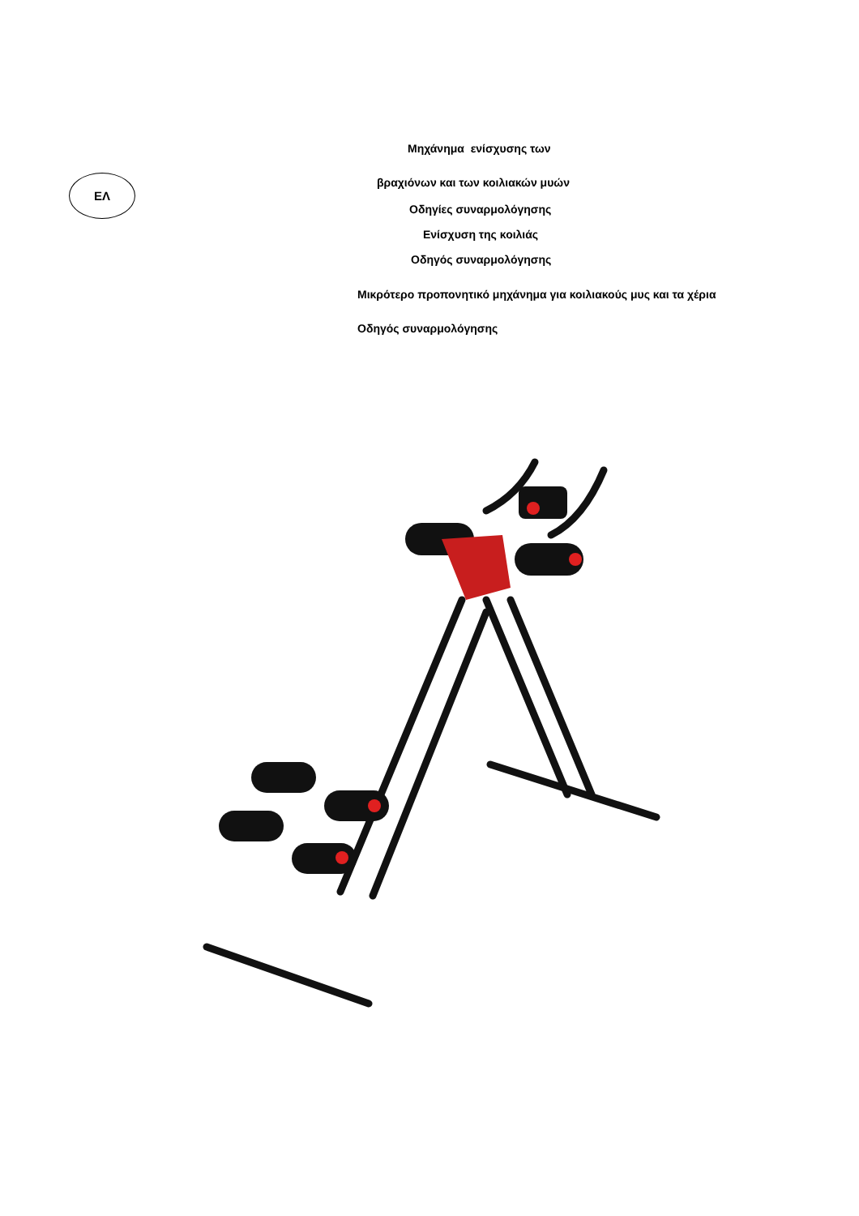ΕΛ
Μηχάνημα ενίσχυσης των
βραχιόνων και των κοιλιακών μυών
Οδηγίες συναρμολόγησης
Ενίσχυση της κοιλιάς
Οδηγός συναρμολόγησης
Μικρότερο προπονητικό μηχάνημα για κοιλιακούς μυς και τα χέρια
Οδηγός συναρμολόγησης